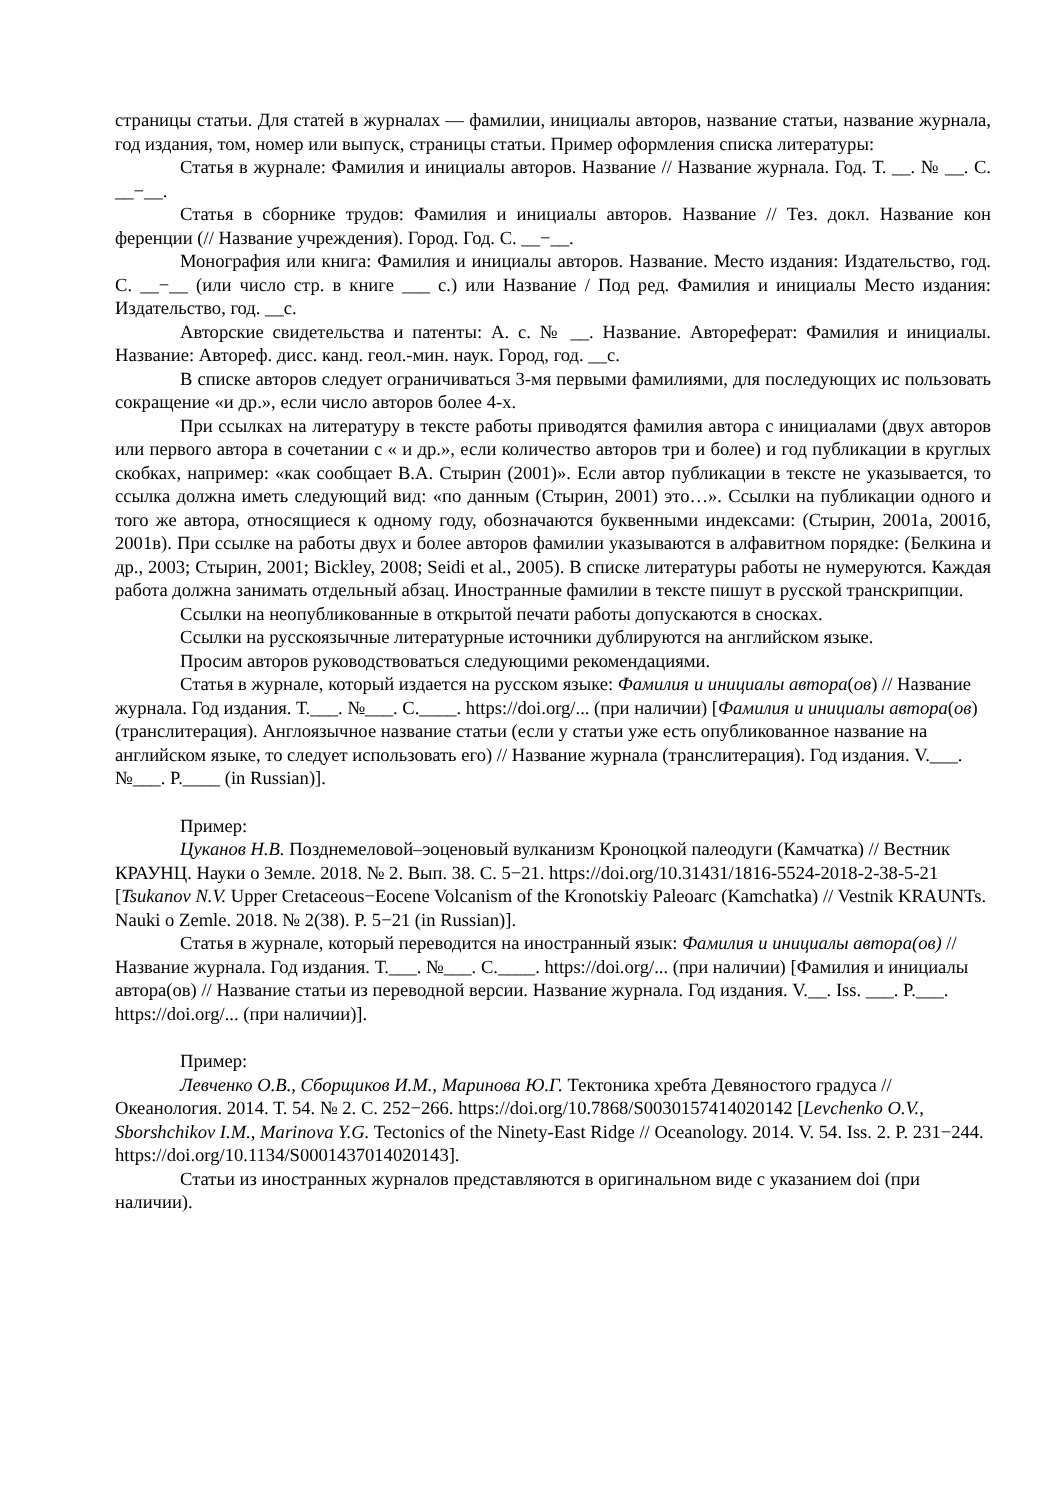страницы статьи. Для статей в журналах — фамилии, инициалы авторов, название статьи, название журнала, год издания, том, номер или выпуск, страницы статьи. Пример оформления списка литературы:
Статья в журнале: Фамилия и инициалы авторов. Название // Название журнала. Год. Т. __. № __. С. __−__.
Статья в сборнике трудов: Фамилия и инициалы авторов. Название // Тез. докл. Название кон ференции (// Название учреждения). Город. Год. С. __−__.
Монография или книга: Фамилия и инициалы авторов. Название. Место издания: Издательство, год. С. __−__ (или число стр. в книге ___ с.) или Название / Под ред. Фамилия и инициалы Место издания: Издательство, год. __с.
Авторские свидетельства и патенты: А. с. № __. Название. Автореферат: Фамилия и инициалы. Название: Автореф. дисс. канд. геол.-мин. наук. Город, год. __с.
В списке авторов следует ограничиваться 3-мя первыми фамилиями, для последующих ис пользовать сокращение «и др.», если число авторов более 4-х.
При ссылках на литературу в тексте работы приводятся фамилия автора с инициалами (двух авторов или первого автора в сочетании с « и др.», если количество авторов три и более) и год публикации в круглых скобках, например: «как сообщает В.А. Стырин (2001)». Если автор публикации в тексте не указывается, то ссылка должна иметь следующий вид: «по данным (Стырин, 2001) это…». Ссылки на публикации одного и того же автора, относящиеся к одному году, обозначаются буквенными индексами: (Стырин, 2001а, 2001б, 2001в). При ссылке на работы двух и более авторов фамилии указываются в алфавитном порядке: (Белкина и др., 2003; Стырин, 2001; Bickley, 2008; Seidi et al., 2005). В списке литературы работы не нумеруются. Каждая работа должна занимать отдельный абзац. Иностранные фамилии в тексте пишут в русской транскрипции.
Ссылки на неопубликованные в открытой печати работы допускаются в сносках.
Ссылки на русскоязычные литературные источники дублируются на английском языке.
Просим авторов руководствоваться следующими рекомендациями.
Статья в журнале, который издается на русском языке: Фамилия и инициалы автора(ов) // Название журнала. Год издания. Т.___. №___. С.____. https://doi.org/... (при наличии) [Фамилия и инициалы автора(ов) (транслитерация). Англоязычное название статьи (если у статьи уже есть опубликованное название на английском языке, то следует использовать его) // Название журнала (транслитерация). Год издания. V.___. №___. P.____ (in Russian)].
Пример:
Цуканов Н.В. Позднемеловой–эоценовый вулканизм Кроноцкой палеодуги (Камчатка) // Вестник КРАУНЦ. Науки о Земле. 2018. № 2. Вып. 38. С. 5−21. https://doi.org/10.31431/1816-5524-2018-2-38-5-21 [Tsukanov N.V. Upper Cretaceous−Eocene Volcanism of the Kronotskiy Paleoarc (Kamchatka) // Vestnik KRAUNTs. Nauki o Zemle. 2018. № 2(38). P. 5−21 (in Russian)].
Статья в журнале, который переводится на иностранный язык: Фамилия и инициалы автора(ов) // Название журнала. Год издания. Т.___. №___. С.____. https://doi.org/... (при наличии) [Фамилия и инициалы автора(ов) // Название статьи из переводной версии. Название журнала. Год издания. V.__. Iss. ___. P.___. https://doi.org/... (при наличии)].
Пример:
Левченко О.В., Сборщиков И.М., Маринова Ю.Г. Тектоника хребта Девяностого градуса // Океанология. 2014. Т. 54. № 2. С. 252−266. https://doi.org/10.7868/S0030157414020142 [Levchenko O.V., Sborshchikov I.M., Marinova Y.G. Tectonics of the Ninety-East Ridge // Oceanology. 2014. V. 54. Iss. 2. P. 231−244. https://doi.org/10.1134/S0001437014020143].
Статьи из иностранных журналов представляются в оригинальном виде с указанием doi (при наличии).